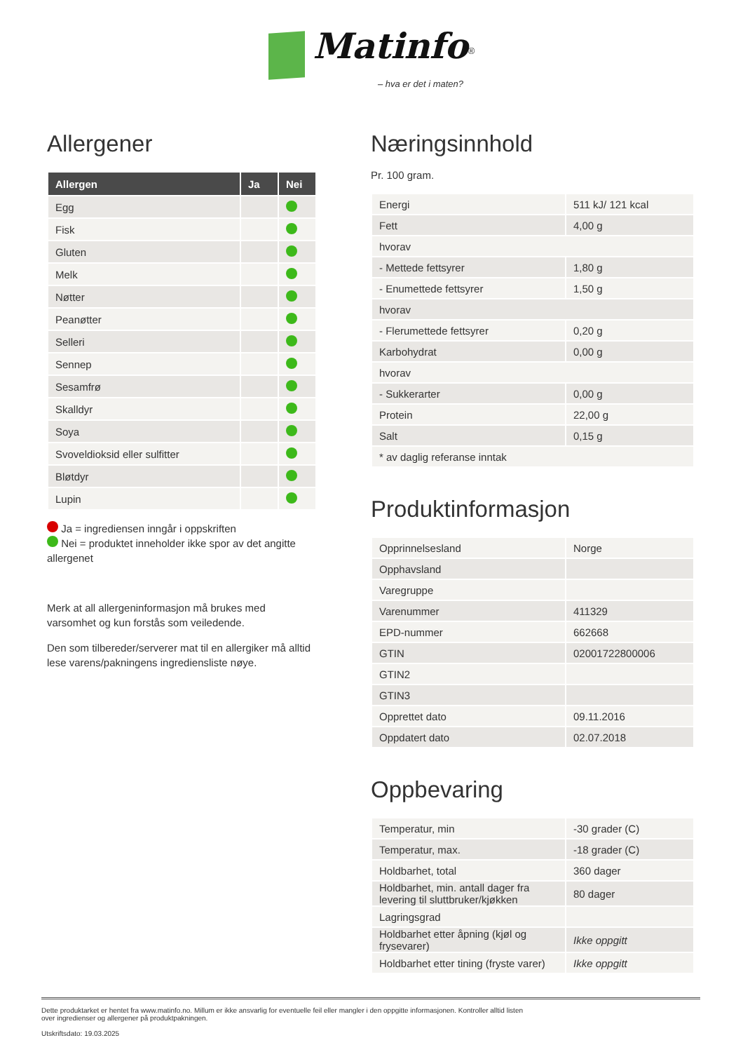Matinfo<sup>®</sup>
– hva er det i maten?
Allergener
| Allergen | Ja | Nei |
| --- | --- | --- |
| Egg | | |
| Fisk | | |
| Gluten | | |
| Melk | | |
| Nøtter | | |
| Peanøtter | | |
| Selleri | | |
| Sennep | | |
| Sesamfrø | | |
| Skalldyr | | |
| Soya | | |
| Svoveldioksid eller sulfitter | | |
| Bløtdyr | | |
| Lupin | | |
Ja = ingrediensen inngår i oppskriften
Nei = produktet inneholder ikke spor av det angitte allergenet
Merk at all allergeninformasjon må brukes med varsomhet og kun forstås som veiledende.
Den som tilbereder/serverer mat til en allergiker må alltid lese varens/pakningens ingrediensliste nøye.
Næringsinnhold
Pr. 100 gram.
| Energi | 511 kJ/ 121 kcal |
| Fett | 4,00 g |
| hvorav | |
| - Mettede fettsyrer | 1,80 g |
| - Enumettede fettsyrer | 1,50 g |
| hvorav | |
| - Flerumettede fettsyrer | 0,20 g |
| Karbohydrat | 0,00 g |
| hvorav | |
| - Sukkerarter | 0,00 g |
| Protein | 22,00 g |
| Salt | 0,15 g |
| * av daglig referanse inntak | |
Produktinformasjon
| Opprinnelsesland | Norge |
| Opphavsland | |
| Varegruppe | |
| Varenummer | 411329 |
| EPD-nummer | 662668 |
| GTIN | 02001722800006 |
| GTIN2 | |
| GTIN3 | |
| Opprettet dato | 09.11.2016 |
| Oppdatert dato | 02.07.2018 |
Oppbevaring
| Temperatur, min | -30 grader (C) |
| Temperatur, max. | -18 grader (C) |
| Holdbarhet, total | 360 dager |
| Holdbarhet, min. antall dager fra levering til sluttbruker/kjøkken | 80 dager |
| Lagringsgrad | |
| Holdbarhet etter åpning (kjøl og frysevarer) | Ikke oppgitt |
| Holdbarhet etter tining (fryste varer) | Ikke oppgitt |
Dette produktarket er hentet fra www.matinfo.no. Millum er ikke ansvarlig for eventuelle feil eller mangler i den oppgitte informasjonen. Kontroller alltid listen
over ingredienser og allergener på produktpakningen.
Utskriftsdato: 19.03.2025